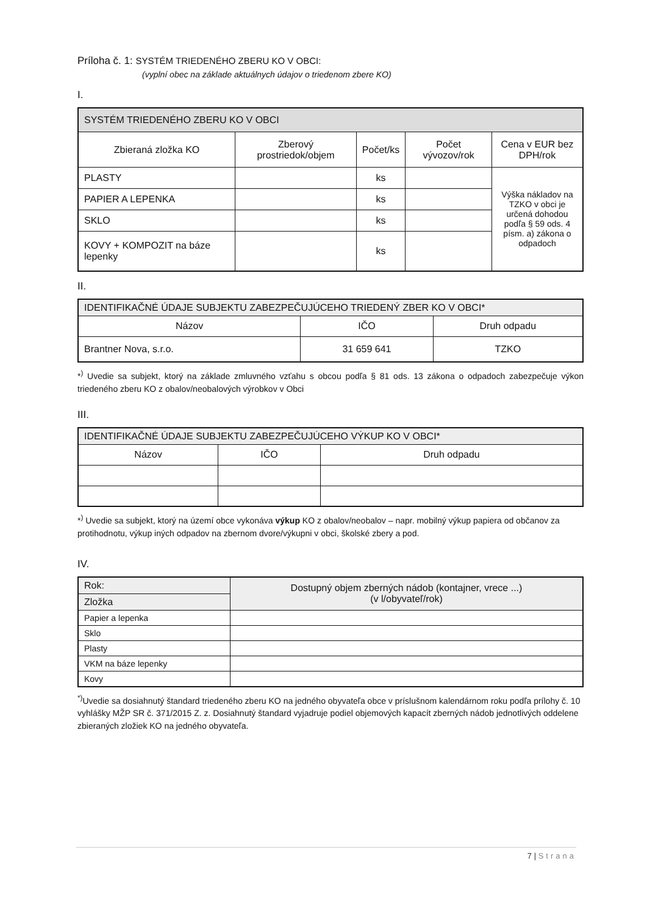Príloha č. 1: SYSTÉM TRIEDENÉHO ZBERU KO V OBCI:
(vyplní obec na základe aktuálnych údajov o triedenom zbere KO)
I.
| SYSTÉM TRIEDENÉHO ZBERU KO V OBCI | | | | |
| --- | --- | --- | --- | --- |
| Zbieraná zložka KO | Zberový prostriedok/objem | Počet/ks | Počet vývozov/rok | Cena v EUR bez DPH/rok |
| PLASTY | | ks | | Výška nákladov na TZKO v obci je určená dohodou podľa § 59 ods. 4 písm. a) zákona o odpadoch |
| PAPIER A LEPENKA | | ks | | |
| SKLO | | ks | | |
| KOVY + KOMPOZIT na báze lepenky | | ks | | |
II.
| IDENTIFIKAČNÉ ÚDAJE SUBJEKTU ZABEZPEČUJÚCEHO TRIEDENÝ ZBER KO V OBCI* | | |
| --- | --- | --- |
| Názov | IČO | Druh odpadu |
| Brantner Nova, s.r.o. | 31 659 641 | TZKO |
*<sup>)</sup> Uvedie sa subjekt, ktorý na základe zmluvného vzťahu s obcou podľa § 81 ods. 13 zákona o odpadoch zabezpečuje výkon triedeného zberu KO z obalov/neobalových výrobkov v Obci
III.
| IDENTIFIKAČNÉ ÚDAJE SUBJEKTU ZABEZPEČUJÚCEHO VÝKUP KO V OBCI* | | |
| --- | --- | --- |
| Názov | IČO | Druh odpadu |
*<sup>)</sup> Uvedie sa subjekt, ktorý na území obce vykonáva výkup KO z obalov/neobalov – napr. mobilný výkup papiera od občanov za protihodnotu, výkup iných odpadov na zbernom dvore/výkupni v obci, školské zbery a pod.
IV.
| Rok: | Dostupný objem zberných nádob (kontajner, vrece ...) (v l/obyvateľ/rok) |
| --- | --- |
| Zložka | |
| Papier a lepenka | |
| Sklo | |
| Plasty | |
| VKM na báze lepenky | |
| Kovy | |
<sup>*)</sup> Uvedie sa dosiahnutý štandard triedeného zberu KO na jedného obyvateľa obce v príslušnom kalendárnom roku podľa prílohy č. 10 vyhlášky MŽP SR č. 371/2015 Z. z. Dosiahnutý štandard vyjadruje podiel objemových kapacít zberných nádob jednotlivých oddelene zbieraných zložiek KO na jedného obyvateľa.
7 | Strana